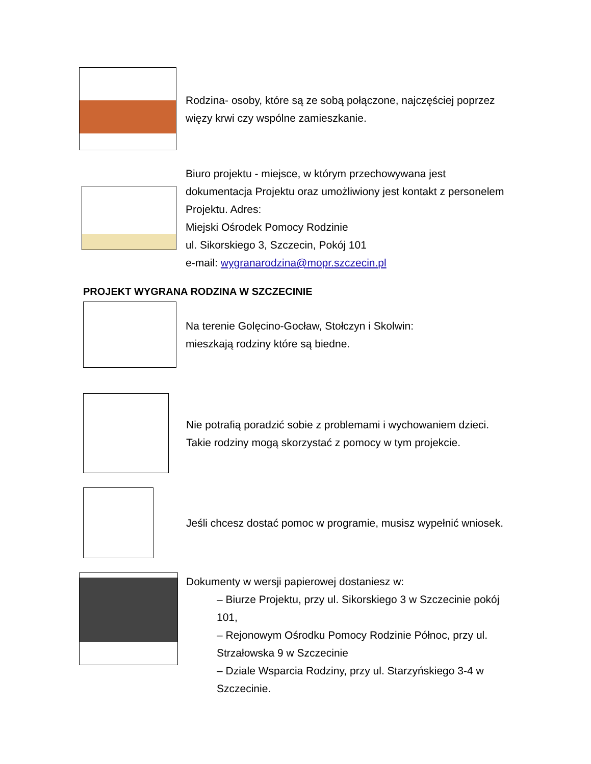Rodzina- osoby, które są ze sobą połączone, najczęściej poprzez więzy krwi czy wspólne zamieszkanie.
Biuro projektu - miejsce, w którym przechowywana jest dokumentacja Projektu oraz umożliwiony jest kontakt z personelem Projektu. Adres:
Miejski Ośrodek Pomocy Rodzinie
ul. Sikorskiego 3, Szczecin, Pokój 101
e-mail: wygranarodzina@mopr.szczecin.pl
PROJEKT WYGRANA RODZINA W SZCZECINIE
Na terenie Golęcino-Gocław, Stołczyn i Skolwin:
mieszkają rodziny które są biedne.
Nie potrafią poradzić sobie z problemami i wychowaniem dzieci.
Takie rodziny mogą skorzystać z pomocy w tym projekcie.
Jeśli chcesz dostać pomoc w programie, musisz wypełnić wniosek.
Dokumenty w wersji papierowej dostaniesz w:
– Biurze Projektu, przy ul. Sikorskiego 3 w Szczecinie pokój 101,
– Rejonowym Ośrodku Pomocy Rodzinie Północ, przy ul. Strzałowska 9 w Szczecinie
– Dziale Wsparcia Rodziny, przy ul. Starzyńskiego 3-4 w Szczecinie.